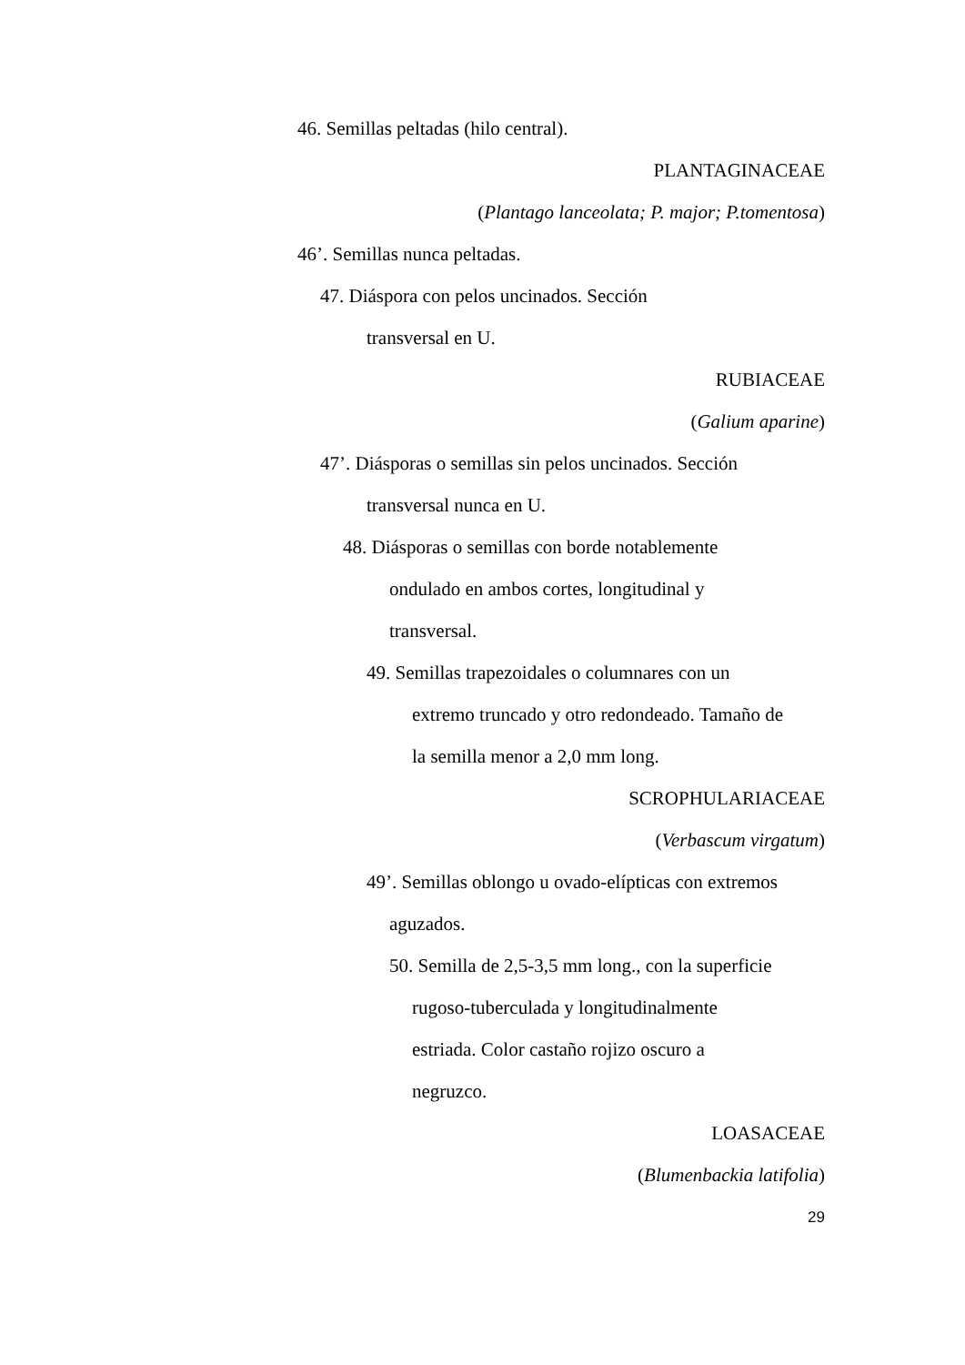46. Semillas peltadas (hilo central).
PLANTAGINACEAE
(Plantago lanceolata; P. major; P.tomentosa)
46’. Semillas nunca peltadas.
47. Diáspora con pelos uncinados. Sección
transversal en U.
RUBIACEAE
(Galium aparine)
47’. Diásporas o semillas sin pelos uncinados. Sección
transversal nunca en U.
48. Diásporas o semillas con borde notablemente
ondulado en ambos cortes, longitudinal y
transversal.
49. Semillas trapezoidales o columnares con un
extremo truncado y otro redondeado. Tamaño de
la semilla menor a 2,0 mm long.
SCROPHULARIACEAE
(Verbascum virgatum)
49’. Semillas oblongo u ovado-elípticas con extremos
aguzados.
50. Semilla de 2,5-3,5 mm long., con la superficie
rugoso-tuberculada y longitudinalmente
estriada. Color castaño rojizo oscuro a
negruzco.
LOASACEAE
(Blumenbackia latifolia)
29